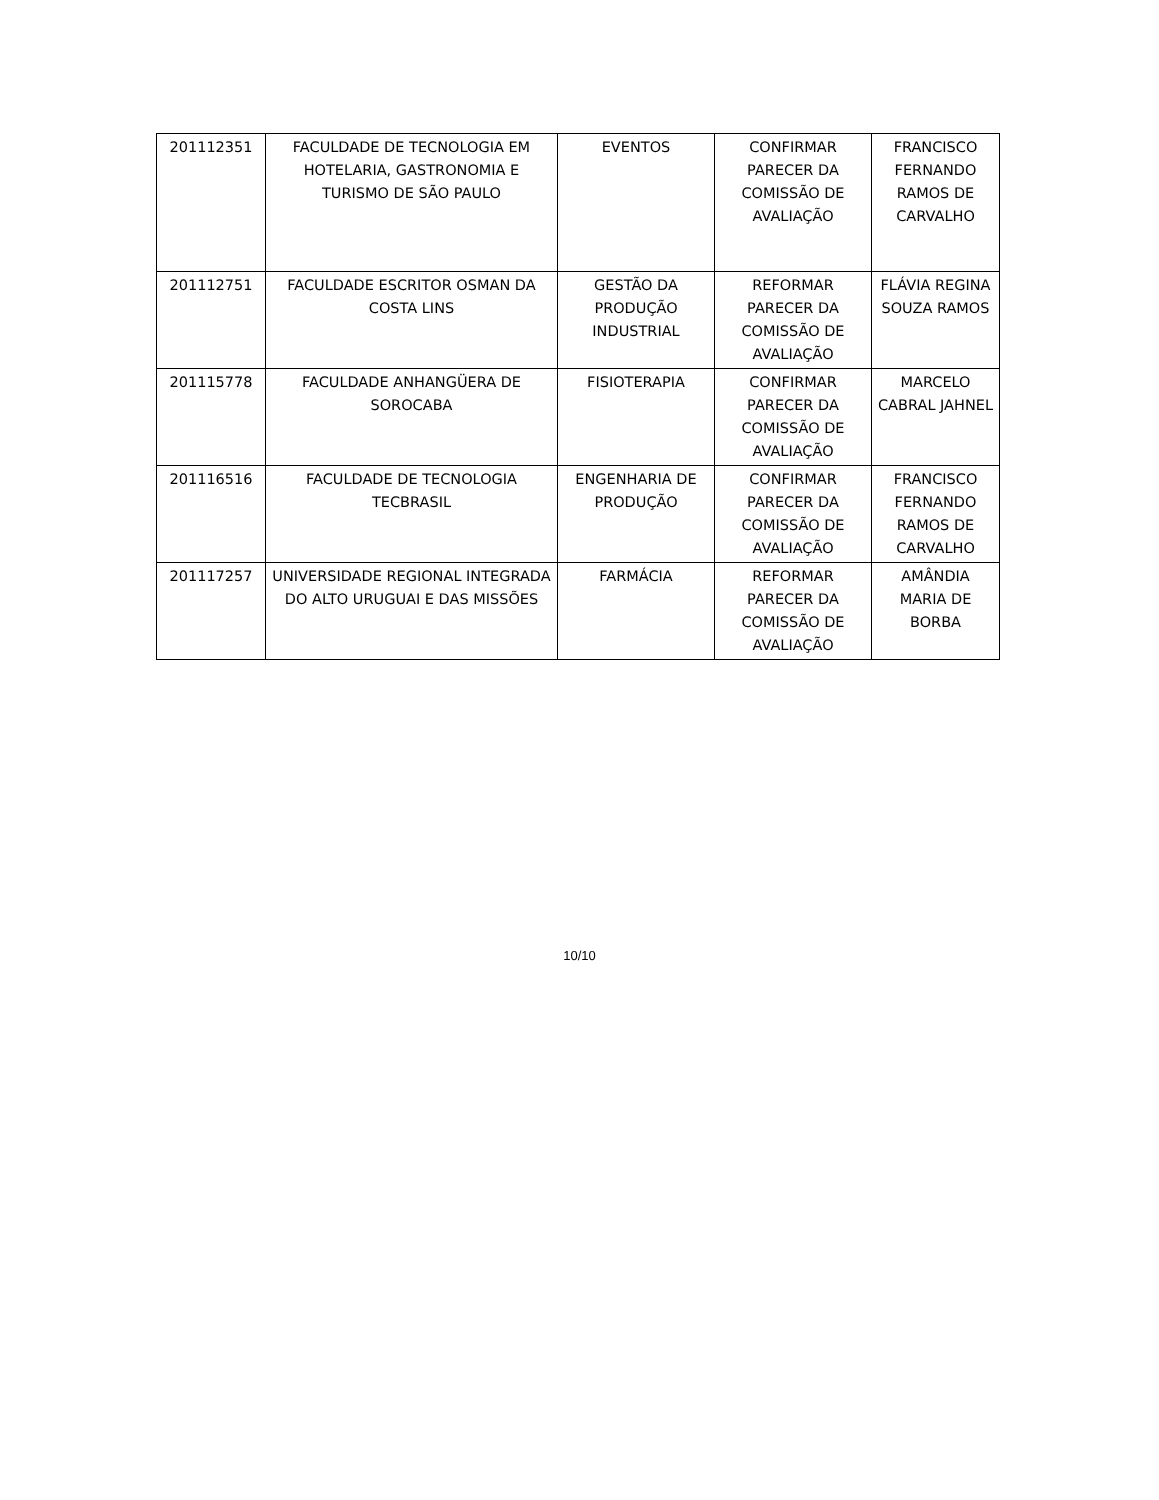| 201112351 | FACULDADE DE TECNOLOGIA EM HOTELARIA, GASTRONOMIA E TURISMO DE SÃO PAULO | EVENTOS | CONFIRMAR PARECER DA COMISSÃO DE AVALIAÇÃO | FRANCISCO FERNANDO RAMOS DE CARVALHO |
| 201112751 | FACULDADE ESCRITOR OSMAN DA COSTA LINS | GESTÃO DA PRODUÇÃO INDUSTRIAL | REFORMAR PARECER DA COMISSÃO DE AVALIAÇÃO | FLÁVIA REGINA SOUZA RAMOS |
| 201115778 | FACULDADE ANHANGÜERA DE SOROCABA | FISIOTERAPIA | CONFIRMAR PARECER DA COMISSÃO DE AVALIAÇÃO | MARCELO CABRAL JAHNEL |
| 201116516 | FACULDADE DE TECNOLOGIA TECBRASIL | ENGENHARIA DE PRODUÇÃO | CONFIRMAR PARECER DA COMISSÃO DE AVALIAÇÃO | FRANCISCO FERNANDO RAMOS DE CARVALHO |
| 201117257 | UNIVERSIDADE REGIONAL INTEGRADA DO ALTO URUGUAI E DAS MISSÕES | FARMÁCIA | REFORMAR PARECER DA COMISSÃO DE AVALIAÇÃO | AMÂNDIA MARIA DE BORBA |
10/10